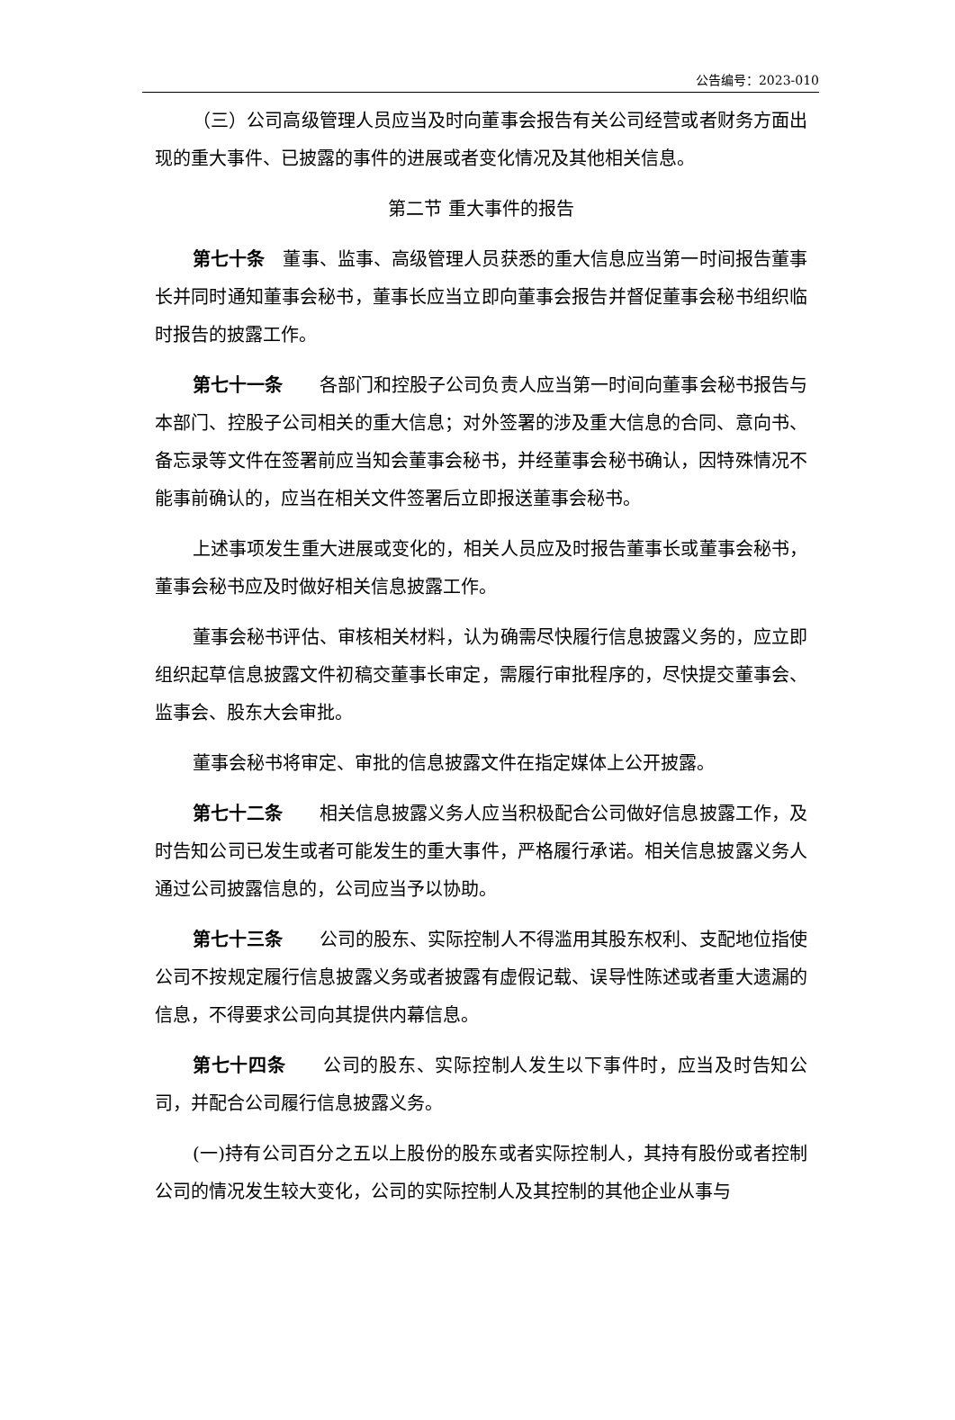公告编号：2023-010
（三）公司高级管理人员应当及时向董事会报告有关公司经营或者财务方面出现的重大事件、已披露的事件的进展或者变化情况及其他相关信息。
第二节 重大事件的报告
第七十条　董事、监事、高级管理人员获悉的重大信息应当第一时间报告董事长并同时通知董事会秘书，董事长应当立即向董事会报告并督促董事会秘书组织临时报告的披露工作。
第七十一条　　各部门和控股子公司负责人应当第一时间向董事会秘书报告与本部门、控股子公司相关的重大信息；对外签署的涉及重大信息的合同、意向书、备忘录等文件在签署前应当知会董事会秘书，并经董事会秘书确认，因特殊情况不能事前确认的，应当在相关文件签署后立即报送董事会秘书。
上述事项发生重大进展或变化的，相关人员应及时报告董事长或董事会秘书，董事会秘书应及时做好相关信息披露工作。
董事会秘书评估、审核相关材料，认为确需尽快履行信息披露义务的，应立即组织起草信息披露文件初稿交董事长审定，需履行审批程序的，尽快提交董事会、监事会、股东大会审批。
董事会秘书将审定、审批的信息披露文件在指定媒体上公开披露。
第七十二条　　相关信息披露义务人应当积极配合公司做好信息披露工作，及时告知公司已发生或者可能发生的重大事件，严格履行承诺。相关信息披露义务人通过公司披露信息的，公司应当予以协助。
第七十三条　　公司的股东、实际控制人不得滥用其股东权利、支配地位指使公司不按规定履行信息披露义务或者披露有虚假记载、误导性陈述或者重大遗漏的信息，不得要求公司向其提供内幕信息。
第七十四条　　公司的股东、实际控制人发生以下事件时，应当及时告知公司，并配合公司履行信息披露义务。
(一)持有公司百分之五以上股份的股东或者实际控制人，其持有股份或者控制公司的情况发生较大变化，公司的实际控制人及其控制的其他企业从事与